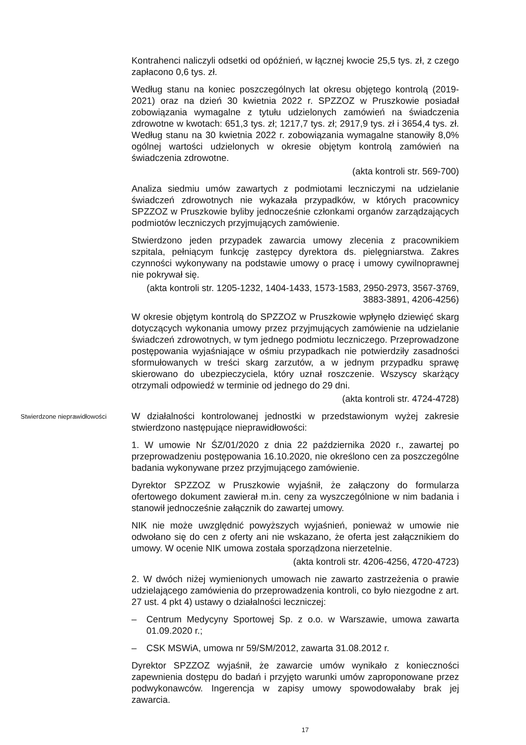Kontrahenci naliczyli odsetki od opóźnień, w łącznej kwocie 25,5 tys. zł, z czego zapłacono 0,6 tys. zł.
Według stanu na koniec poszczególnych lat okresu objętego kontrolą (2019-2021) oraz na dzień 30 kwietnia 2022 r. SPZZOZ w Pruszkowie posiadał zobowiązania wymagalne z tytułu udzielonych zamówień na świadczenia zdrowotne w kwotach: 651,3 tys. zł; 1217,7 tys. zł; 2917,9 tys. zł i 3654,4 tys. zł. Według stanu na 30 kwietnia 2022 r. zobowiązania wymagalne stanowiły 8,0% ogólnej wartości udzielonych w okresie objętym kontrolą zamówień na świadczenia zdrowotne.
(akta kontroli str. 569-700)
Analiza siedmiu umów zawartych z podmiotami leczniczymi na udzielanie świadczeń zdrowotnych nie wykazała przypadków, w których pracownicy SPZZOZ w Pruszkowie byliby jednocześnie członkami organów zarządzających podmiotów leczniczych przyjmujących zamówienie.
Stwierdzono jeden przypadek zawarcia umowy zlecenia z pracownikiem szpitala, pełniącym funkcję zastępcy dyrektora ds. pielęgniarstwa. Zakres czynności wykonywany na podstawie umowy o pracę i umowy cywilnoprawnej nie pokrywał się.
(akta kontroli str. 1205-1232, 1404-1433, 1573-1583, 2950-2973, 3567-3769, 3883-3891, 4206-4256)
W okresie objętym kontrolą do SPZZOZ w Pruszkowie wpłynęło dziewięć skarg dotyczących wykonania umowy przez przyjmujących zamówienie na udzielanie świadczeń zdrowotnych, w tym jednego podmiotu leczniczego. Przeprowadzone postępowania wyjaśniające w ośmiu przypadkach nie potwierdziły zasadności sformułowanych w treści skarg zarzutów, a w jednym przypadku sprawę skierowano do ubezpieczyciela, który uznał roszczenie. Wszyscy skarżący otrzymali odpowiedź w terminie od jednego do 29 dni.
(akta kontroli str. 4724-4728)
Stwierdzone nieprawidłowości
W działalności kontrolowanej jednostki w przedstawionym wyżej zakresie stwierdzono następujące nieprawidłowości:
1. W umowie Nr ŚZ/01/2020 z dnia 22 października 2020 r., zawartej po przeprowadzeniu postępowania 16.10.2020, nie określono cen za poszczególne badania wykonywane przez przyjmującego zamówienie.
Dyrektor SPZZOZ w Pruszkowie wyjaśnił, że załączony do formularza ofertowego dokument zawierał m.in. ceny za wyszczególnione w nim badania i stanowił jednocześnie załącznik do zawartej umowy.
NIK nie może uwzględnić powyższych wyjaśnień, ponieważ w umowie nie odwołano się do cen z oferty ani nie wskazano, że oferta jest załącznikiem do umowy. W ocenie NIK umowa została sporządzona nierzetelnie.
(akta kontroli str. 4206-4256, 4720-4723)
2. W dwóch niżej wymienionych umowach nie zawarto zastrzeżenia o prawie udzielającego zamówienia do przeprowadzenia kontroli, co było niezgodne z art. 27 ust. 4 pkt 4) ustawy o działalności leczniczej:
– Centrum Medycyny Sportowej Sp. z o.o. w Warszawie, umowa zawarta 01.09.2020 r.;
– CSK MSWiA, umowa nr 59/SM/2012, zawarta 31.08.2012 r.
Dyrektor SPZZOZ wyjaśnił, że zawarcie umów wynikało z konieczności zapewnienia dostępu do badań i przyjęto warunki umów zaproponowane przez podwykonawców. Ingerencja w zapisy umowy spowodowałaby brak jej zawarcia.
17